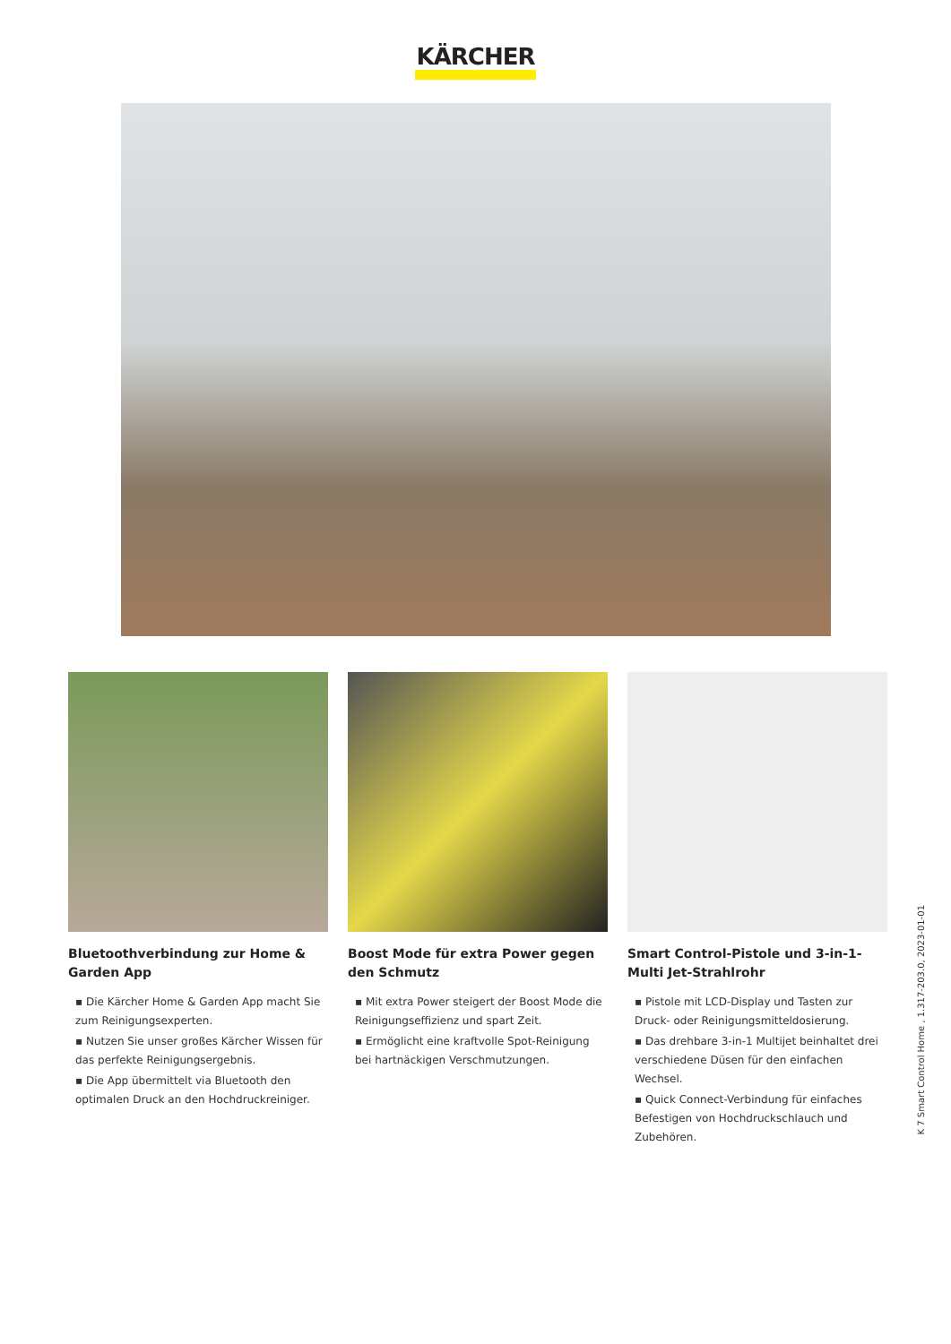KÄRCHER
Bluetoothverbindung zur Home & Garden App
▪ Die Kärcher Home & Garden App macht Sie zum Reinigungsexperten.
▪ Nutzen Sie unser großes Kärcher Wissen für das perfekte Reinigungsergebnis.
▪ Die App übermittelt via Bluetooth den optimalen Druck an den Hochdruckreiniger.
Boost Mode für extra Power gegen den Schmutz
▪ Mit extra Power steigert der Boost Mode die Reinigungseffizienz und spart Zeit.
▪ Ermöglicht eine kraftvolle Spot-Reinigung bei hartnäckigen Verschmutzungen.
Smart Control-Pistole und 3-in-1-Multi Jet-Strahlrohr
▪ Pistole mit LCD-Display und Tasten zur Druck- oder Reinigungsmitteldosierung.
▪ Das drehbare 3-in-1 Multijet beinhaltet drei verschiedene Düsen für den einfachen Wechsel.
▪ Quick Connect-Verbindung für einfaches Befestigen von Hochdruckschlauch und Zubehören.
K 7 Smart Control Home , 1.317-203.0, 2023-01-01